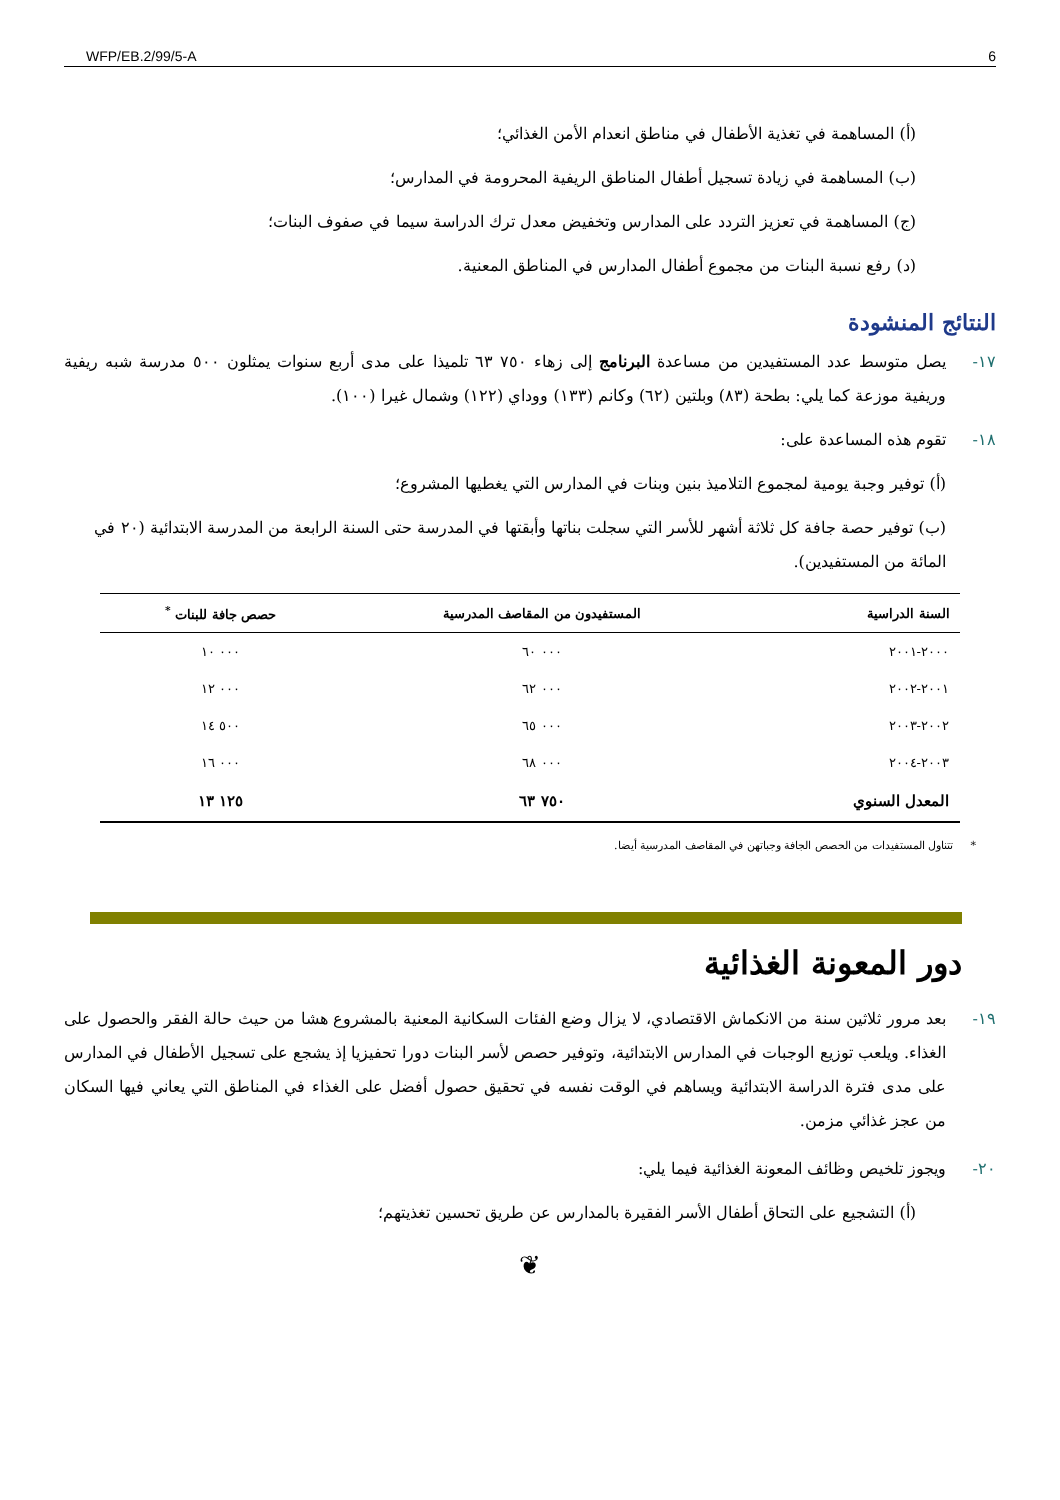WFP/EB.2/99/5-A 6
(أ) المساهمة في تغذية الأطفال في مناطق انعدام الأمن الغذائي؛
(ب) المساهمة في زيادة تسجيل أطفال المناطق الريفية المحرومة في المدارس؛
(ج) المساهمة في تعزيز التردد على المدارس وتخفيض معدل ترك الدراسة سيما في صفوف البنات؛
(د) رفع نسبة البنات من مجموع أطفال المدارس في المناطق المعنية.
النتائج المنشودة
١٧- يصل متوسط عدد المستفيدين من مساعدة البرنامج إلى زهاء ٧٥٠ ٦٣ تلميذا على مدى أربع سنوات يمثلون ٥٠٠ مدرسة شبه ريفية وريفية موزعة كما يلي: بطحة (٨٣) وبلتين (٦٢) وكانم (١٣٣) ووداي (١٢٢) وشمال غيرا (١٠٠).
١٨- تقوم هذه المساعدة على:
(أ) توفير وجبة يومية لمجموع التلاميذ بنين وبنات في المدارس التي يغطيها المشروع؛
(ب) توفير حصة جافة كل ثلاثة أشهر للأسر التي سجلت بناتها وأبقتها في المدرسة حتى السنة الرابعة من المدرسة الابتدائية (٢٠ في المائة من المستفيدين).
| السنة الدراسية | المستفيدون من المقاصف المدرسية | حصص جافة للبنات <sup>*</sup> |
| --- | --- | --- |
| ٢٠٠٠-٢٠٠١ | ٠٠٠ ٦٠ | ٠٠٠ ١٠ |
| ٢٠٠١-٢٠٠٢ | ٠٠٠ ٦٢ | ٠٠٠ ١٢ |
| ٢٠٠٢-٢٠٠٣ | ٠٠٠ ٦٥ | ٥٠٠ ١٤ |
| ٢٠٠٣-٢٠٠٤ | ٠٠٠ ٦٨ | ٠٠٠ ١٦ |
| المعدل السنوي | ٧٥٠ ٦٣ | ١٢٥ ١٣ |
* تتناول المستفيدات من الحصص الجافة وجباتهن في المقاصف المدرسية أيضا.
دور المعونة الغذائية
١٩- بعد مرور ثلاثين سنة من الانكماش الاقتصادي، لا يزال وضع الفئات السكانية المعنية بالمشروع هشا من حيث حالة الفقر والحصول على الغذاء. ويلعب توزيع الوجبات في المدارس الابتدائية، وتوفير حصص لأسر البنات دورا تحفيزيا إذ يشجع على تسجيل الأطفال في المدارس على مدى فترة الدراسة الابتدائية ويساهم في الوقت نفسه في تحقيق حصول أفضل على الغذاء في المناطق التي يعاني فيها السكان من عجز غذائي مزمن.
٢٠- ويجوز تلخيص وظائف المعونة الغذائية فيما يلي:
(أ) التشجيع على التحاق أطفال الأسر الفقيرة بالمدارس عن طريق تحسين تغذيتهم؛
❦